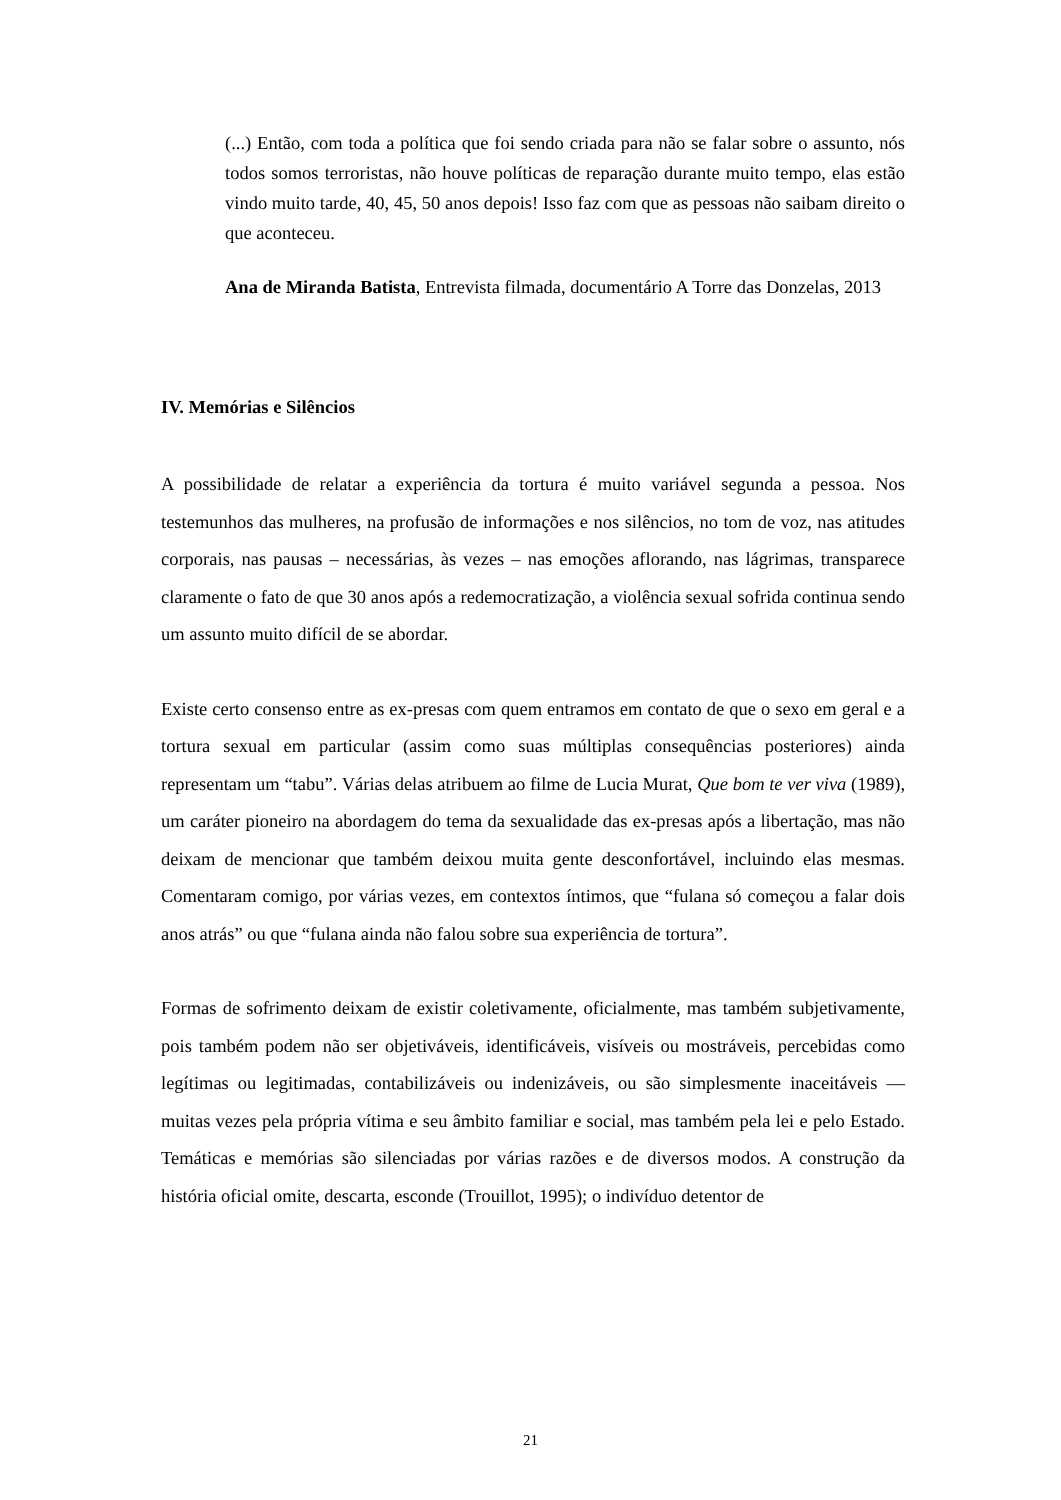(...) Então, com toda a política que foi sendo criada para não se falar sobre o assunto, nós todos somos terroristas, não houve políticas de reparação durante muito tempo, elas estão vindo muito tarde, 40, 45, 50 anos depois! Isso faz com que as pessoas não saibam direito o que aconteceu.
Ana de Miranda Batista, Entrevista filmada, documentário A Torre das Donzelas, 2013
IV. Memórias e Silêncios
A possibilidade de relatar a experiência da tortura é muito variável segunda a pessoa. Nos testemunhos das mulheres, na profusão de informações e nos silêncios, no tom de voz, nas atitudes corporais, nas pausas – necessárias, às vezes – nas emoções aflorando, nas lágrimas, transparece claramente o fato de que 30 anos após a redemocratização, a violência sexual sofrida continua sendo um assunto muito difícil de se abordar.
Existe certo consenso entre as ex-presas com quem entramos em contato de que o sexo em geral e a tortura sexual em particular (assim como suas múltiplas consequências posteriores) ainda representam um “tabu”. Várias delas atribuem ao filme de Lucia Murat, Que bom te ver viva (1989), um caráter pioneiro na abordagem do tema da sexualidade das ex-presas após a libertação, mas não deixam de mencionar que também deixou muita gente desconfortável, incluindo elas mesmas. Comentaram comigo, por várias vezes, em contextos íntimos, que “fulana só começou a falar dois anos atrás” ou que “fulana ainda não falou sobre sua experiência de tortura”.
Formas de sofrimento deixam de existir coletivamente, oficialmente, mas também subjetivamente, pois também podem não ser objetiváveis, identificáveis, visíveis ou mostráveis, percebidas como legítimas ou legitimadas, contabilizáveis ou indenizáveis, ou são simplesmente inaceitáveis — muitas vezes pela própria vítima e seu âmbito familiar e social, mas também pela lei e pelo Estado. Temáticas e memórias são silenciadas por várias razões e de diversos modos. A construção da história oficial omite, descarta, esconde (Trouillot, 1995); o indivíduo detentor de
21